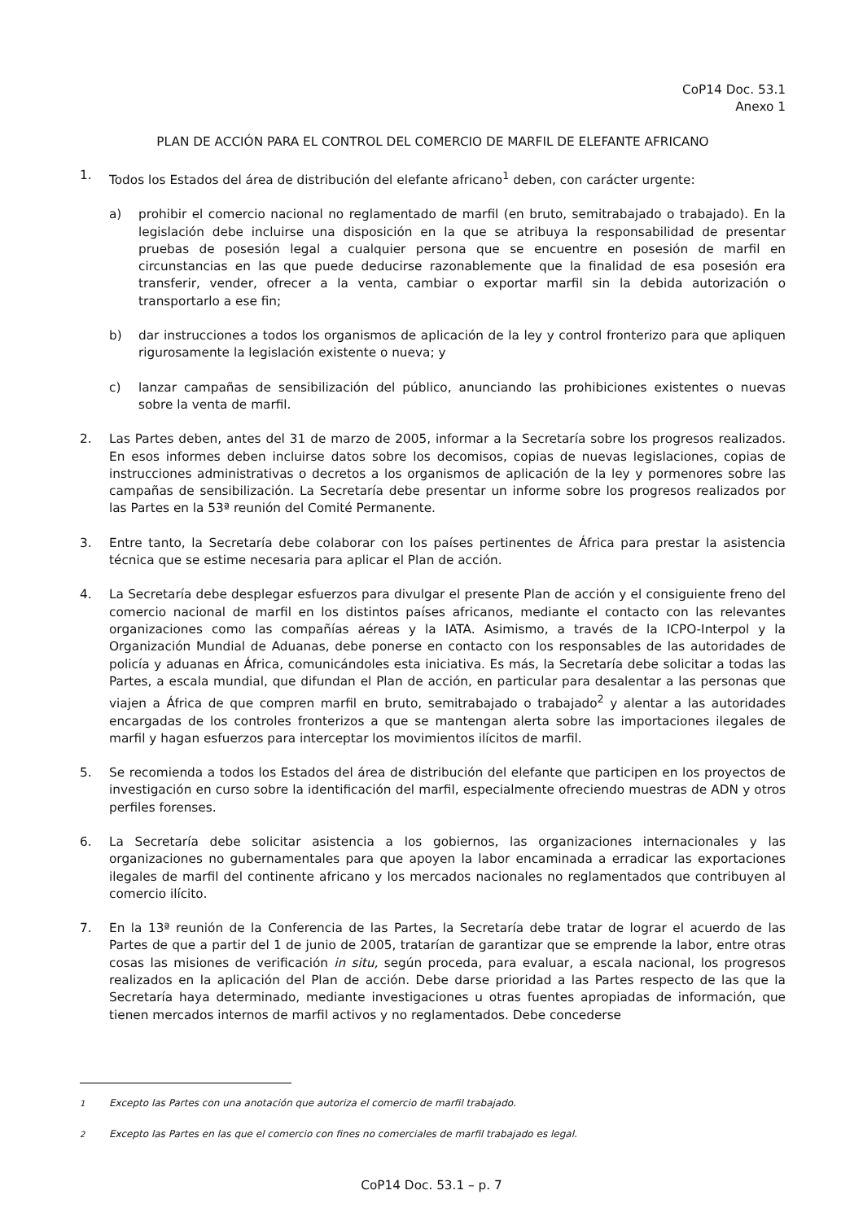CoP14 Doc. 53.1
Anexo 1
PLAN DE ACCIÓN PARA EL CONTROL DEL COMERCIO DE MARFIL DE ELEFANTE AFRICANO
1. Todos los Estados del área de distribución del elefante africano<sup>1</sup> deben, con carácter urgente:
a) prohibir el comercio nacional no reglamentado de marfil (en bruto, semitrabajado o trabajado). En la legislación debe incluirse una disposición en la que se atribuya la responsabilidad de presentar pruebas de posesión legal a cualquier persona que se encuentre en posesión de marfil en circunstancias en las que puede deducirse razonablemente que la finalidad de esa posesión era transferir, vender, ofrecer a la venta, cambiar o exportar marfil sin la debida autorización o transportarlo a ese fin;
b) dar instrucciones a todos los organismos de aplicación de la ley y control fronterizo para que apliquen rigurosamente la legislación existente o nueva; y
c) lanzar campañas de sensibilización del público, anunciando las prohibiciones existentes o nuevas sobre la venta de marfil.
2. Las Partes deben, antes del 31 de marzo de 2005, informar a la Secretaría sobre los progresos realizados. En esos informes deben incluirse datos sobre los decomisos, copias de nuevas legislaciones, copias de instrucciones administrativas o decretos a los organismos de aplicación de la ley y pormenores sobre las campañas de sensibilización. La Secretaría debe presentar un informe sobre los progresos realizados por las Partes en la 53ª reunión del Comité Permanente.
3. Entre tanto, la Secretaría debe colaborar con los países pertinentes de África para prestar la asistencia técnica que se estime necesaria para aplicar el Plan de acción.
4. La Secretaría debe desplegar esfuerzos para divulgar el presente Plan de acción y el consiguiente freno del comercio nacional de marfil en los distintos países africanos, mediante el contacto con las relevantes organizaciones como las compañías aéreas y la IATA. Asimismo, a través de la ICPO-Interpol y la Organización Mundial de Aduanas, debe ponerse en contacto con los responsables de las autoridades de policía y aduanas en África, comunicándoles esta iniciativa. Es más, la Secretaría debe solicitar a todas las Partes, a escala mundial, que difundan el Plan de acción, en particular para desalentar a las personas que viajen a África de que compren marfil en bruto, semitrabajado o trabajado<sup>2</sup> y alentar a las autoridades encargadas de los controles fronterizos a que se mantengan alerta sobre las importaciones ilegales de marfil y hagan esfuerzos para interceptar los movimientos ilícitos de marfil.
5. Se recomienda a todos los Estados del área de distribución del elefante que participen en los proyectos de investigación en curso sobre la identificación del marfil, especialmente ofreciendo muestras de ADN y otros perfiles forenses.
6. La Secretaría debe solicitar asistencia a los gobiernos, las organizaciones internacionales y las organizaciones no gubernamentales para que apoyen la labor encaminada a erradicar las exportaciones ilegales de marfil del continente africano y los mercados nacionales no reglamentados que contribuyen al comercio ilícito.
7. En la 13ª reunión de la Conferencia de las Partes, la Secretaría debe tratar de lograr el acuerdo de las Partes de que a partir del 1 de junio de 2005, tratarían de garantizar que se emprende la labor, entre otras cosas las misiones de verificación in situ, según proceda, para evaluar, a escala nacional, los progresos realizados en la aplicación del Plan de acción. Debe darse prioridad a las Partes respecto de las que la Secretaría haya determinado, mediante investigaciones u otras fuentes apropiadas de información, que tienen mercados internos de marfil activos y no reglamentados. Debe concederse
<sup>1</sup> Excepto las Partes con una anotación que autoriza el comercio de marfil trabajado.
<sup>2</sup> Excepto las Partes en las que el comercio con fines no comerciales de marfil trabajado es legal.
CoP14 Doc. 53.1 – p. 7